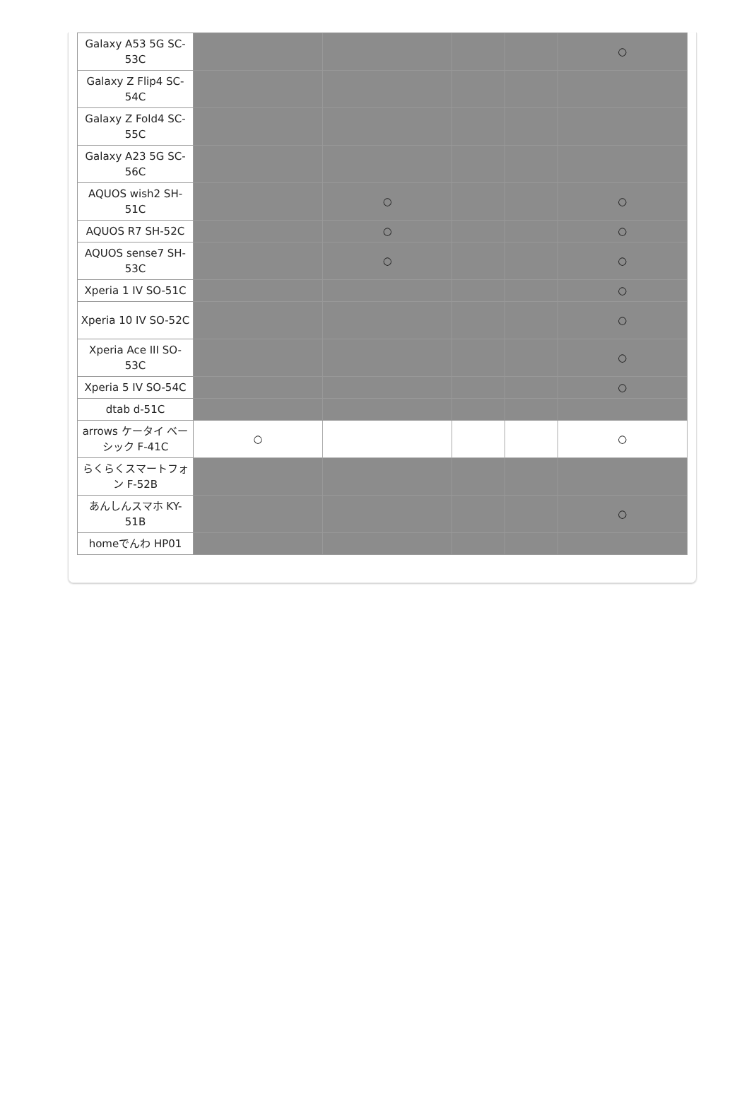| Galaxy A53 5G SC-53C | | | | | ○ |
| Galaxy Z Flip4 SC-54C | | | | | |
| Galaxy Z Fold4 SC-55C | | | | | |
| Galaxy A23 5G SC-56C | | | | | |
| AQUOS wish2 SH-51C | | ○ | | | ○ |
| AQUOS R7 SH-52C | | ○ | | | ○ |
| AQUOS sense7 SH-53C | | ○ | | | ○ |
| Xperia 1 IV SO-51C | | | | | ○ |
| Xperia 10 IV SO-52C | | | | | ○ |
| Xperia Ace III SO-53C | | | | | ○ |
| Xperia 5 IV SO-54C | | | | | ○ |
| dtab d-51C | | | | | |
| arrows ケータイ ベーシック F-41C | ○ | | | | ○ |
| らくらくスマートフォン F-52B | | | | | |
| あんしんスマホ KY-51B | | | | | ○ |
| homeでんわ HP01 | | | | | |